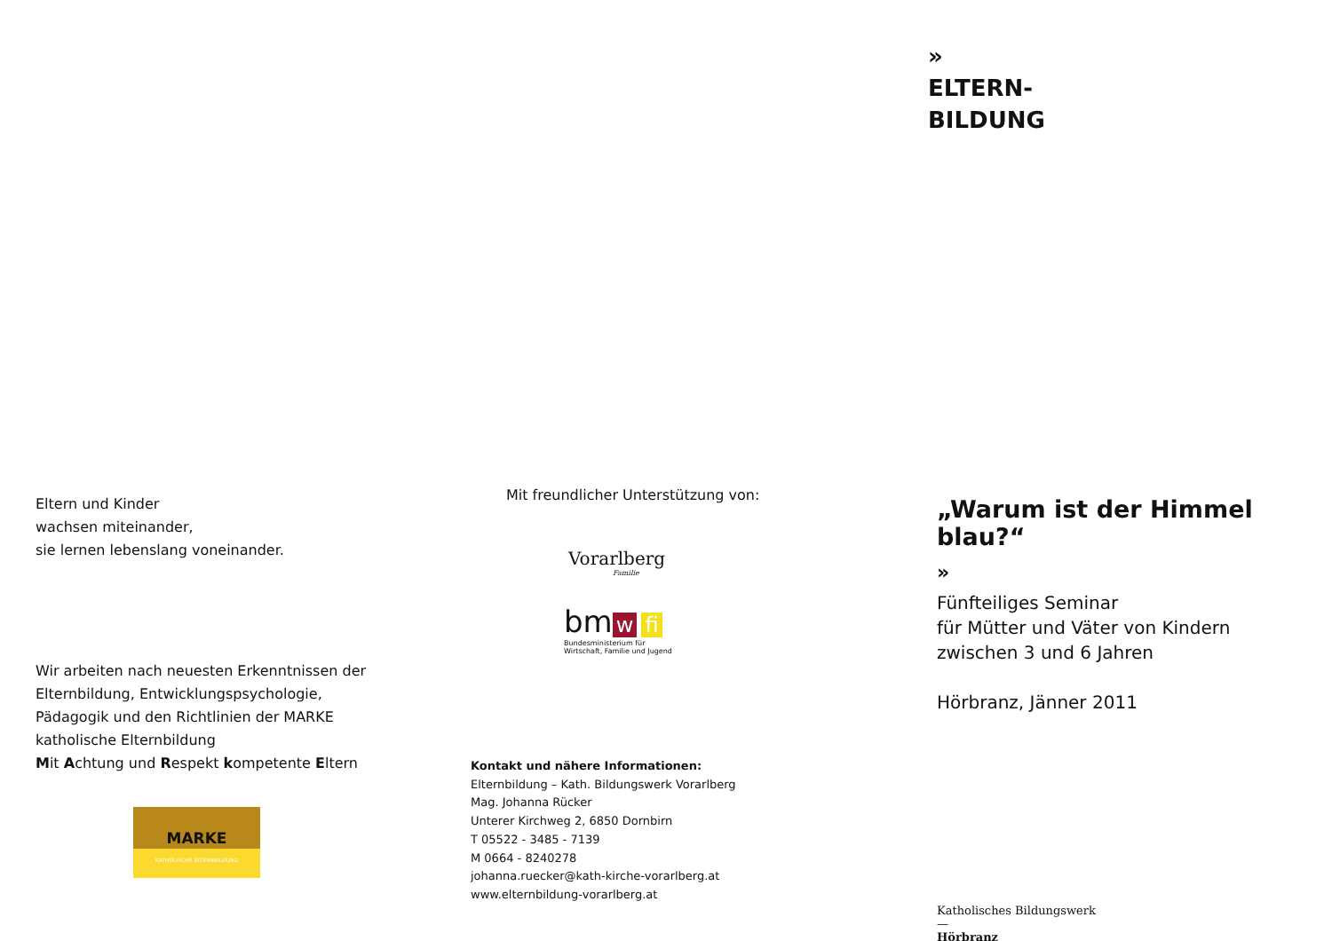Eltern und Kinder
wachsen miteinander,
sie lernen lebenslang voneinander.
Wir arbeiten nach neuesten Erkenntnissen der
Elternbildung, Entwicklungspsychologie,
Pädagogik und den Richtlinien der MARKE
katholische Elternbildung
Mit Achtung und Respekt kompetente Eltern
MARKE
KATHOLISCHE ELTERNBILDUNG
Mit freundlicher Unterstützung von:
Vorarlberg
Familie
bm w fi
Bundesministerium für
Wirtschaft, Familie und Jugend
Kontakt und nähere Informationen:
Elternbildung – Kath. Bildungswerk Vorarlberg
Mag. Johanna Rücker
Unterer Kirchweg 2, 6850 Dornbirn
T 05522 - 3485 - 7139
M 0664 - 8240278
johanna.ruecker@kath-kirche-vorarlberg.at
www.elternbildung-vorarlberg.at
»
ELTERN-
BILDUNG
„Warum ist der Himmel blau?“
»
Fünfteiliges Seminar
für Mütter und Väter von Kindern
zwischen 3 und 6 Jahren
Hörbranz, Jänner 2011
Katholisches Bildungswerk
—
Hörbranz